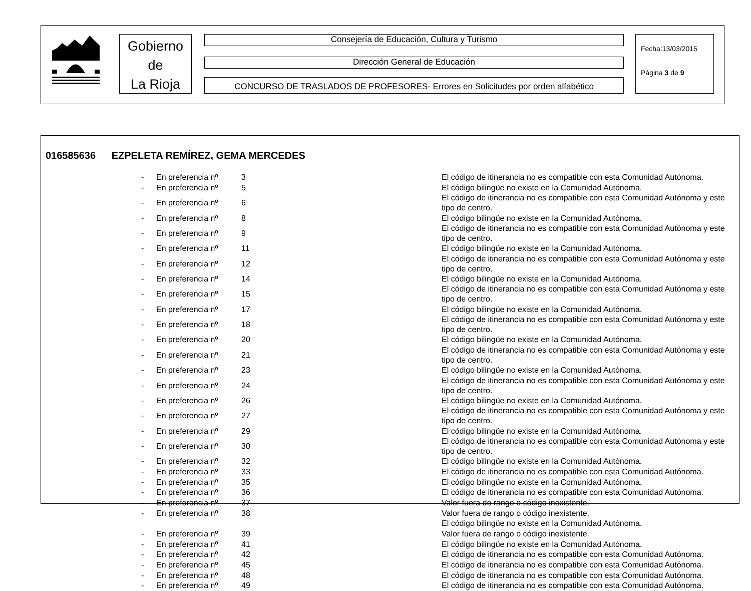Gobierno
de
La Rioja
Consejería de Educación, Cultura y Turismo
Dirección General de Educación
CONCURSO DE TRASLADOS DE PROFESORES- Errores en Solicitudes por orden alfabético
Fecha:13/03/2015
Página 3 de 9
016585636 EZPELETA REMÍREZ, GEMA MERCEDES
| - | En preferencia nº | 3 | El código de itinerancia no es compatible con esta Comunidad Autónoma. |
| - | En preferencia nº | 5 | El código bilingüe no existe en la Comunidad Autónoma. |
| - | En preferencia nº | 6 | El código de itinerancia no es compatible con esta Comunidad Autónoma y este tipo de centro. |
| - | En preferencia nº | 8 | El código bilingüe no existe en la Comunidad Autónoma. |
| - | En preferencia nº | 9 | El código de itinerancia no es compatible con esta Comunidad Autónoma y este tipo de centro. |
| - | En preferencia nº | 11 | El código bilingüe no existe en la Comunidad Autónoma. |
| - | En preferencia nº | 12 | El código de itinerancia no es compatible con esta Comunidad Autónoma y este tipo de centro. |
| - | En preferencia nº | 14 | El código bilingüe no existe en la Comunidad Autónoma. |
| - | En preferencia nº | 15 | El código de itinerancia no es compatible con esta Comunidad Autónoma y este tipo de centro. |
| - | En preferencia nº | 17 | El código bilingüe no existe en la Comunidad Autónoma. |
| - | En preferencia nº | 18 | El código de itinerancia no es compatible con esta Comunidad Autónoma y este tipo de centro. |
| - | En preferencia nº | 20 | El código bilingüe no existe en la Comunidad Autónoma. |
| - | En preferencia nº | 21 | El código de itinerancia no es compatible con esta Comunidad Autónoma y este tipo de centro. |
| - | En preferencia nº | 23 | El código bilingüe no existe en la Comunidad Autónoma. |
| - | En preferencia nº | 24 | El código de itinerancia no es compatible con esta Comunidad Autónoma y este tipo de centro. |
| - | En preferencia nº | 26 | El código bilingüe no existe en la Comunidad Autónoma. |
| - | En preferencia nº | 27 | El código de itinerancia no es compatible con esta Comunidad Autónoma y este tipo de centro. |
| - | En preferencia nº | 29 | El código bilingüe no existe en la Comunidad Autónoma. |
| - | En preferencia nº | 30 | El código de itinerancia no es compatible con esta Comunidad Autónoma y este tipo de centro. |
| - | En preferencia nº | 32 | El código bilingüe no existe en la Comunidad Autónoma. |
| - | En preferencia nº | 33 | El código de itinerancia no es compatible con esta Comunidad Autónoma. |
| - | En preferencia nº | 35 | El código bilingüe no existe en la Comunidad Autónoma. |
| - | En preferencia nº | 36 | El código de itinerancia no es compatible con esta Comunidad Autónoma. |
| - | En preferencia nº | 37 | Valor fuera de rango o código inexistente. |
| - | En preferencia nº | 38 | Valor fuera de rango o código inexistente. |
| | | | El código bilingüe no existe en la Comunidad Autónoma. |
| - | En preferencia nº | 39 | Valor fuera de rango o código inexistente. |
| - | En preferencia nº | 41 | El código bilingüe no existe en la Comunidad Autónoma. |
| - | En preferencia nº | 42 | El código de itinerancia no es compatible con esta Comunidad Autónoma. |
| - | En preferencia nº | 45 | El código de itinerancia no es compatible con esta Comunidad Autónoma. |
| - | En preferencia nº | 48 | El código de itinerancia no es compatible con esta Comunidad Autónoma. |
| - | En preferencia nº | 49 | El código de itinerancia no es compatible con esta Comunidad Autónoma. |